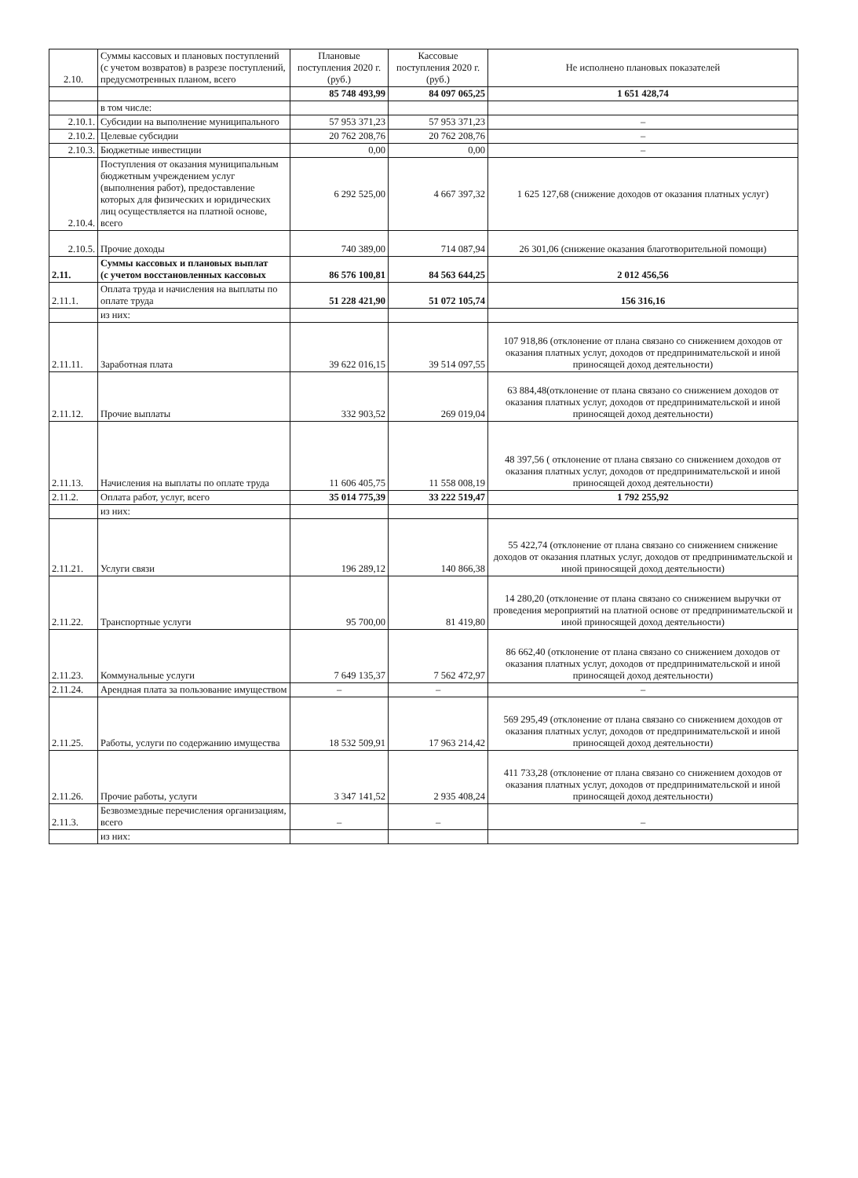| 2.10. | Суммы кассовых и плановых поступлений (с учетом возвратов) в разрезе поступлений, предусмотренных планом, всего | Плановые поступления 2020 г. (руб.) | Кассовые поступления 2020 г. (руб.) | Не исполнено плановых показателей |
| --- | --- | --- | --- | --- |
| | | 85 748 493,99 | 84 097 065,25 | 1 651 428,74 |
| | в том числе: | | | |
| 2.10.1. | Субсидии на выполнение муниципального | 57 953 371,23 | 57 953 371,23 | – |
| 2.10.2. | Целевые субсидии | 20 762 208,76 | 20 762 208,76 | – |
| 2.10.3. | Бюджетные инвестиции | 0,00 | 0,00 | – |
| 2.10.4. | Поступления от оказания муниципальным бюджетным учреждением услуг (выполнения работ), предоставление которых для физических и юридических лиц осуществляется на платной основе, всего | 6 292 525,00 | 4 667 397,32 | 1 625 127,68 (снижение доходов от оказания платных услуг) |
| 2.10.5. | Прочие доходы | 740 389,00 | 714 087,94 | 26 301,06 (снижение оказания благотворительной помощи) |
| 2.11. | Суммы кассовых и плановых выплат (с учетом восстановленных кассовых | 86 576 100,81 | 84 563 644,25 | 2 012 456,56 |
| 2.11.1. | Оплата труда и начисления на выплаты по оплате труда | 51 228 421,90 | 51 072 105,74 | 156 316,16 |
| | из них: | | | |
| 2.11.11. | Заработная плата | 39 622 016,15 | 39 514 097,55 | 107 918,86 (отклонение от плана связано со снижением доходов от оказания платных услуг, доходов от предпринимательской и иной приносящей доход деятельности) |
| 2.11.12. | Прочие выплаты | 332 903,52 | 269 019,04 | 63 884,48(отклонение от плана связано со снижением доходов от оказания платных услуг, доходов от предпринимательской и иной приносящей доход деятельности) |
| 2.11.13. | Начисления на выплаты по оплате труда | 11 606 405,75 | 11 558 008,19 | 48 397,56 ( отклонение от плана связано со снижением доходов от оказания платных услуг, доходов от предпринимательской и иной приносящей доход деятельности) |
| 2.11.2. | Оплата работ, услуг, всего | 35 014 775,39 | 33 222 519,47 | 1 792 255,92 |
| | из них: | | | |
| 2.11.21. | Услуги связи | 196 289,12 | 140 866,38 | 55 422,74 (отклонение от плана связано со снижением снижение доходов от оказания платных услуг, доходов от предпринимательской и иной приносящей доход деятельности) |
| 2.11.22. | Транспортные услуги | 95 700,00 | 81 419,80 | 14 280,20 (отклонение от плана связано со снижением выручки от проведения мероприятий на платной основе от предпринимательской и иной приносящей доход деятельности) |
| 2.11.23. | Коммунальные услуги | 7 649 135,37 | 7 562 472,97 | 86 662,40 (отклонение от плана связано со снижением доходов от оказания платных услуг, доходов от предпринимательской и иной приносящей доход деятельности) |
| 2.11.24. | Арендная плата за пользование имуществом | – | – | – |
| 2.11.25. | Работы, услуги по содержанию имущества | 18 532 509,91 | 17 963 214,42 | 569 295,49 (отклонение от плана связано со снижением доходов от оказания платных услуг, доходов от предпринимательской и иной приносящей доход деятельности) |
| 2.11.26. | Прочие работы, услуги | 3 347 141,52 | 2 935 408,24 | 411 733,28 (отклонение от плана связано со снижением доходов от оказания платных услуг, доходов от предпринимательской и иной приносящей доход деятельности) |
| 2.11.3. | Безвозмездные перечисления организациям, всего | – | – | – |
| | из них: | | | |